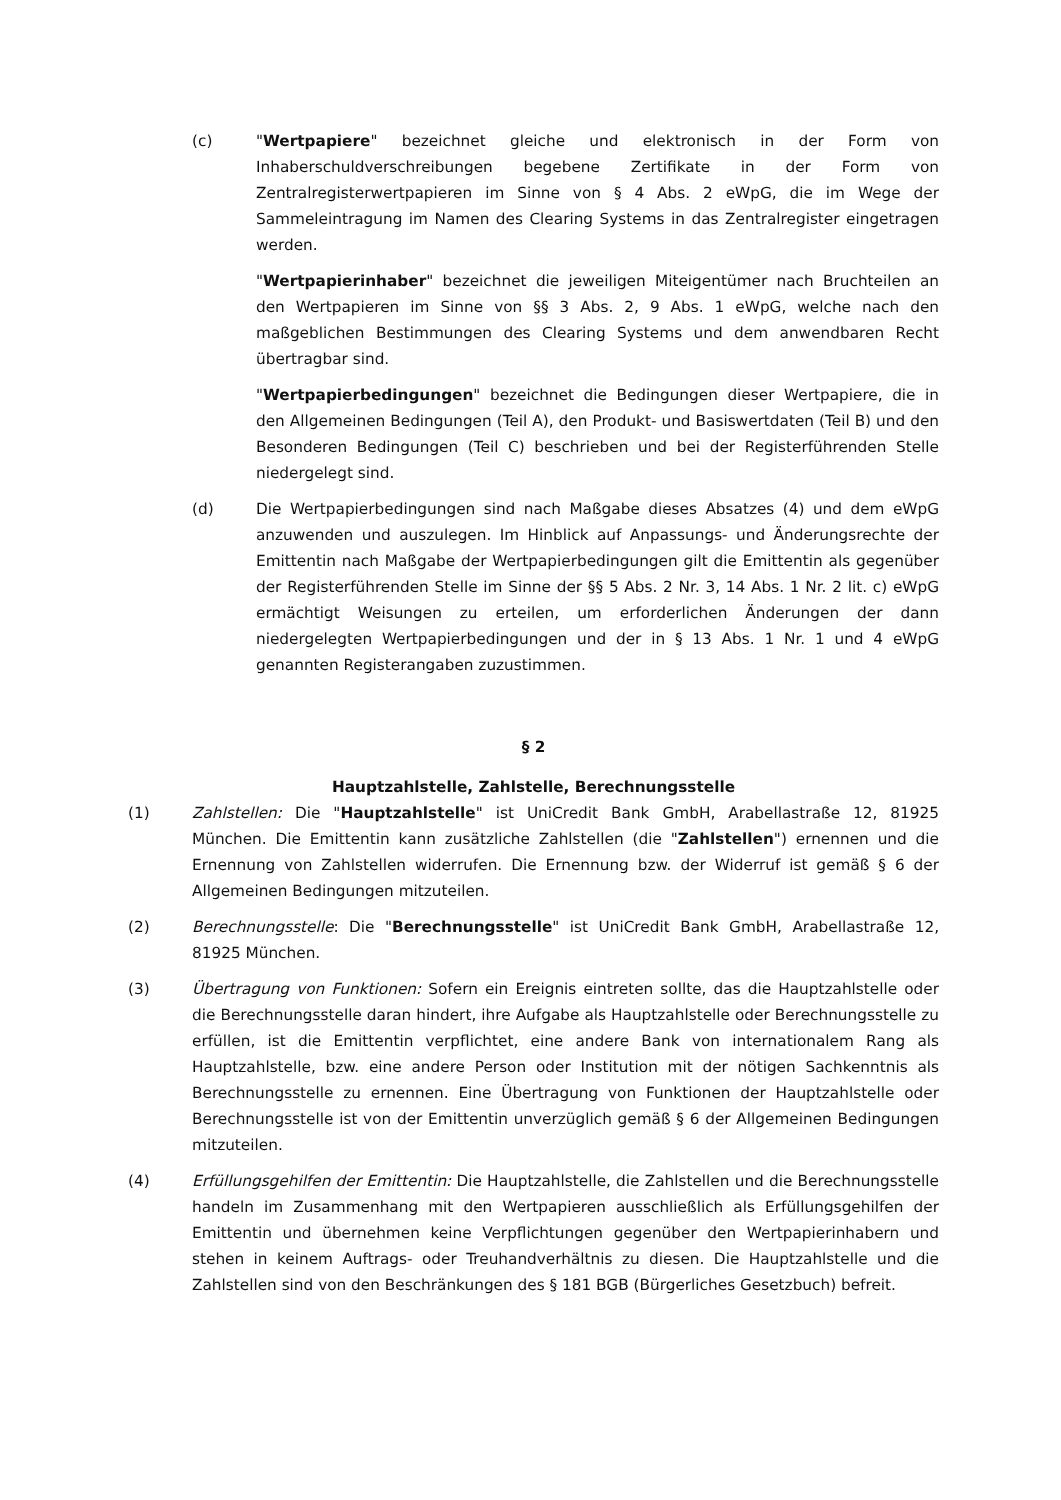(c) "Wertpapiere" bezeichnet gleiche und elektronisch in der Form von Inhaberschuldverschreibungen begebene Zertifikate in der Form von Zentralregisterwertpapieren im Sinne von § 4 Abs. 2 eWpG, die im Wege der Sammeleintragung im Namen des Clearing Systems in das Zentralregister eingetragen werden.
"Wertpapierinhaber" bezeichnet die jeweiligen Miteigentümer nach Bruchteilen an den Wertpapieren im Sinne von §§ 3 Abs. 2, 9 Abs. 1 eWpG, welche nach den maßgeblichen Bestimmungen des Clearing Systems und dem anwendbaren Recht übertragbar sind.
"Wertpapierbedingungen" bezeichnet die Bedingungen dieser Wertpapiere, die in den Allgemeinen Bedingungen (Teil A), den Produkt- und Basiswertdaten (Teil B) und den Besonderen Bedingungen (Teil C) beschrieben und bei der Registerführenden Stelle niedergelegt sind.
(d) Die Wertpapierbedingungen sind nach Maßgabe dieses Absatzes (4) und dem eWpG anzuwenden und auszulegen. Im Hinblick auf Anpassungs- und Änderungsrechte der Emittentin nach Maßgabe der Wertpapierbedingungen gilt die Emittentin als gegenüber der Registerführenden Stelle im Sinne der §§ 5 Abs. 2 Nr. 3, 14 Abs. 1 Nr. 2 lit. c) eWpG ermächtigt Weisungen zu erteilen, um erforderlichen Änderungen der dann niedergelegten Wertpapierbedingungen und der in § 13 Abs. 1 Nr. 1 und 4 eWpG genannten Registerangaben zuzustimmen.
§ 2
Hauptzahlstelle, Zahlstelle, Berechnungsstelle
(1) Zahlstellen: Die "Hauptzahlstelle" ist UniCredit Bank GmbH, Arabellastraße 12, 81925 München. Die Emittentin kann zusätzliche Zahlstellen (die "Zahlstellen") ernennen und die Ernennung von Zahlstellen widerrufen. Die Ernennung bzw. der Widerruf ist gemäß § 6 der Allgemeinen Bedingungen mitzuteilen.
(2) Berechnungsstelle: Die "Berechnungsstelle" ist UniCredit Bank GmbH, Arabellastraße 12, 81925 München.
(3) Übertragung von Funktionen: Sofern ein Ereignis eintreten sollte, das die Hauptzahlstelle oder die Berechnungsstelle daran hindert, ihre Aufgabe als Hauptzahlstelle oder Berechnungsstelle zu erfüllen, ist die Emittentin verpflichtet, eine andere Bank von internationalem Rang als Hauptzahlstelle, bzw. eine andere Person oder Institution mit der nötigen Sachkenntnis als Berechnungsstelle zu ernennen. Eine Übertragung von Funktionen der Hauptzahlstelle oder Berechnungsstelle ist von der Emittentin unverzüglich gemäß § 6 der Allgemeinen Bedingungen mitzuteilen.
(4) Erfüllungsgehilfen der Emittentin: Die Hauptzahlstelle, die Zahlstellen und die Berechnungsstelle handeln im Zusammenhang mit den Wertpapieren ausschließlich als Erfüllungsgehilfen der Emittentin und übernehmen keine Verpflichtungen gegenüber den Wertpapierinhabern und stehen in keinem Auftrags- oder Treuhandverhältnis zu diesen. Die Hauptzahlstelle und die Zahlstellen sind von den Beschränkungen des § 181 BGB (Bürgerliches Gesetzbuch) befreit.